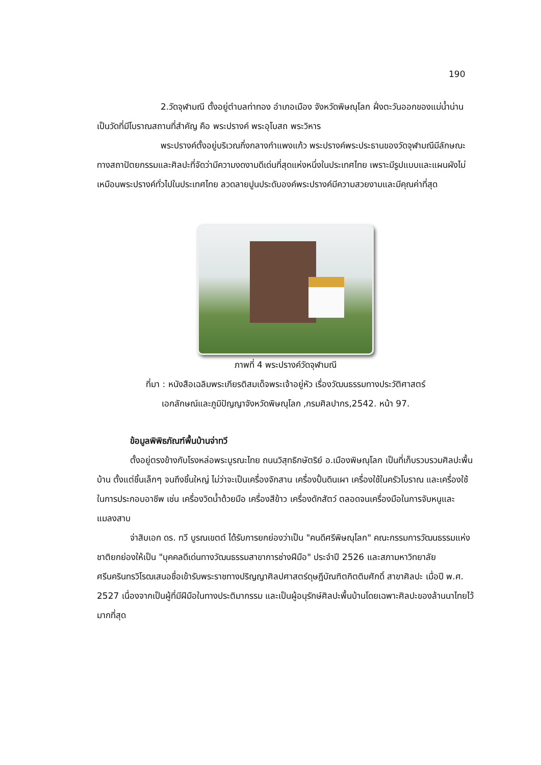190
2.วัดจุฬามณี ตั้งอยู่ตำบลท่าทอง อำเภอเมือง จังหวัดพิษณุโลก ฝั่งตะวันออกของแม่น้ำน่านเป็นวัดที่มีโบราณสถานที่สำคัญ คือ พระปรางค์ พระอุโบสถ พระวิหาร
พระปรางค์ตั้งอยู่บริเวณกึ่งกลางกำแพงแก้ว พระปรางค์พระประธานของวัดจุฬามณีมีลักษณะทางสถาปัตยกรรมและศิลปะที่จัดว่ามีความงดงามดีเด่นที่สุดแห่งหนึ่งในประเทศไทย เพราะมีรูปแบบและแผนผังไม่เหมือนพระปรางค์ทั่วไปในประเทศไทย ลวดลายปูนประดับองค์พระปรางค์มีความสวยงามและมีคุณค่าที่สุด
ภาพที่ 4 พระปรางค์วัดจุฬามณี
ที่มา : หนังสือเฉลิมพระเกียรติสมเด็จพระเจ้าอยู่หัว เรื่องวัฒนธรรมทางประวัติศาสตร์
เอกลักษณ์และภูมิปัญญาจังหวัดพิษณุโลก ,กรมศิลปากร,2542. หน้า 97.
ข้อมูลพิพิธภัณฑ์พื้นบ้านจ่าทวี
ตั้งอยู่ตรงข้างกับโรงหล่อพระบูรณะไทย ถนนวิสุทธิกษัตริย์ อ.เมืองพิษณุโลก เป็นที่เก็บรวบรวมศิลปะพื้นบ้าน ตั้งแต่ชิ้นเล็กๆ จนถึงชิ้นใหญ่ ไม่ว่าจะเป็นเครื่องจักสาน เครื่องปั้นดินเผา เครื่องใช้ในครัวโบราณ และเครื่องใช้ในการประกอบอาชีพ เช่น เครื่องวิดน้ำด้วยมือ เครื่องสีข้าว เครื่องดักสัตว์ ตลอดจนเครื่องมือในการจับหนูและแมลงสาบ
จ่าสิบเอก ดร. ทวี บูรณเขตต์ ได้รับการยกย่องว่าเป็น "คนดีศรีพิษณุโลก" คณะกรรมการวัฒนธรรมแห่งชาติยกย่องให้เป็น "บุคคลดีเด่นทางวัฒนธรรมสาขาการช่างฝีมือ" ประจำปี 2526 และสภามหาวิทยาลัยศรีนครินทรวิโรฒเสนอชื่อเข้ารับพระราชทางปริญญาศิลปศาสตร์ดุษฎีบัณฑิตกิตติมศักดิ์ สาขาศิลปะ เมื่อปี พ.ศ. 2527 เนื่องจากเป็นผู้ที่มีฝีมือในทางประติมากรรม และเป็นผู้อนุรักษ์ศิลปะพื้นบ้านโดยเฉพาะศิลปะของล้านนาไทยไว้มากที่สุด